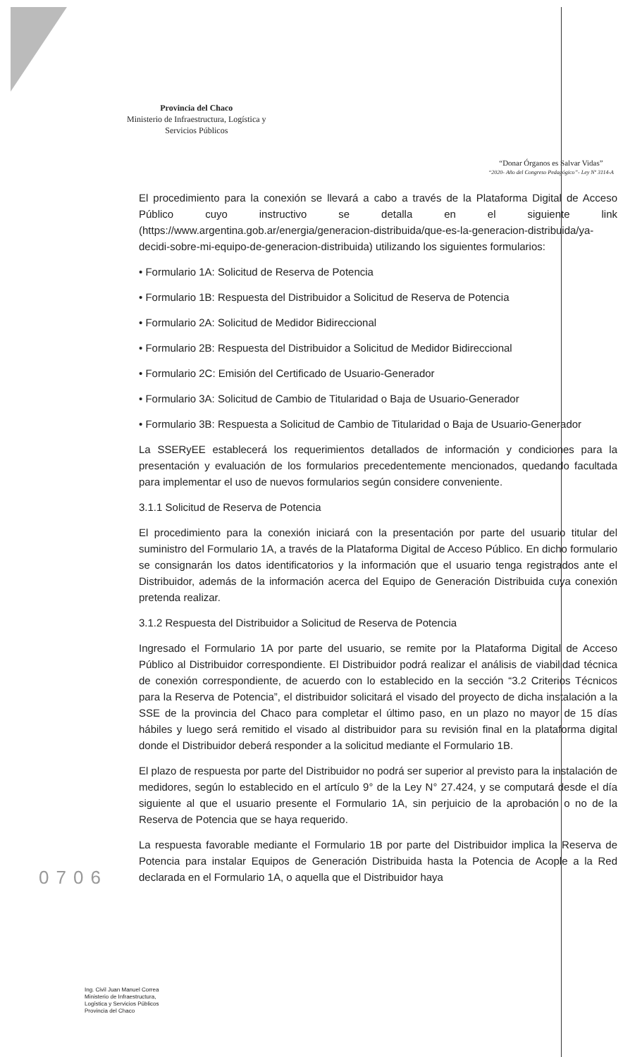Provincia del Chaco
Ministerio de Infraestructura, Logística y
Servicios Públicos
“Donar Órganos es Salvar Vidas”
“2020- Año del Congreso Pedagógico”- Ley Nº 3114-A
El procedimiento para la conexión se llevará a cabo a través de la Plataforma Digital de Acceso Público cuyo instructivo se detalla en el siguiente link (https://www.argentina.gob.ar/energia/generacion-distribuida/que-es-la-generacion-distribuida/ya-decidi-sobre-mi-equipo-de-generacion-distribuida) utilizando los siguientes formularios:
• Formulario 1A: Solicitud de Reserva de Potencia
• Formulario 1B: Respuesta del Distribuidor a Solicitud de Reserva de Potencia
• Formulario 2A: Solicitud de Medidor Bidireccional
• Formulario 2B: Respuesta del Distribuidor a Solicitud de Medidor Bidireccional
• Formulario 2C: Emisión del Certificado de Usuario-Generador
• Formulario 3A: Solicitud de Cambio de Titularidad o Baja de Usuario-Generador
• Formulario 3B: Respuesta a Solicitud de Cambio de Titularidad o Baja de Usuario-Generador
La SSERyEE establecerá los requerimientos detallados de información y condiciones para la presentación y evaluación de los formularios precedentemente mencionados, quedando facultada para implementar el uso de nuevos formularios según considere conveniente.
3.1.1 Solicitud de Reserva de Potencia
El procedimiento para la conexión iniciará con la presentación por parte del usuario titular del suministro del Formulario 1A, a través de la Plataforma Digital de Acceso Público. En dicho formulario se consignarán los datos identificatorios y la información que el usuario tenga registrados ante el Distribuidor, además de la información acerca del Equipo de Generación Distribuida cuya conexión pretenda realizar.
3.1.2 Respuesta del Distribuidor a Solicitud de Reserva de Potencia
Ingresado el Formulario 1A por parte del usuario, se remite por la Plataforma Digital de Acceso Público al Distribuidor correspondiente. El Distribuidor podrá realizar el análisis de viabilidad técnica de conexión correspondiente, de acuerdo con lo establecido en la sección “3.2 Criterios Técnicos para la Reserva de Potencia”, el distribuidor solicitará el visado del proyecto de dicha instalación a la SSE de la provincia del Chaco para completar el último paso, en un plazo no mayor de 15 días hábiles y luego será remitido el visado al distribuidor para su revisión final en la plataforma digital donde el Distribuidor deberá responder a la solicitud mediante el Formulario 1B.
El plazo de respuesta por parte del Distribuidor no podrá ser superior al previsto para la instalación de medidores, según lo establecido en el artículo 9° de la Ley N° 27.424, y se computará desde el día siguiente al que el usuario presente el Formulario 1A, sin perjuicio de la aprobación o no de la Reserva de Potencia que se haya requerido.
La respuesta favorable mediante el Formulario 1B por parte del Distribuidor implica la Reserva de Potencia para instalar Equipos de Generación Distribuida hasta la Potencia de Acople a la Red declarada en el Formulario 1A, o aquella que el Distribuidor haya
0706
Ing. Civil Juan Manuel Correa
Ministerio de Infraestructura,
Logística y Servicios Públicos
Provincia del Chaco